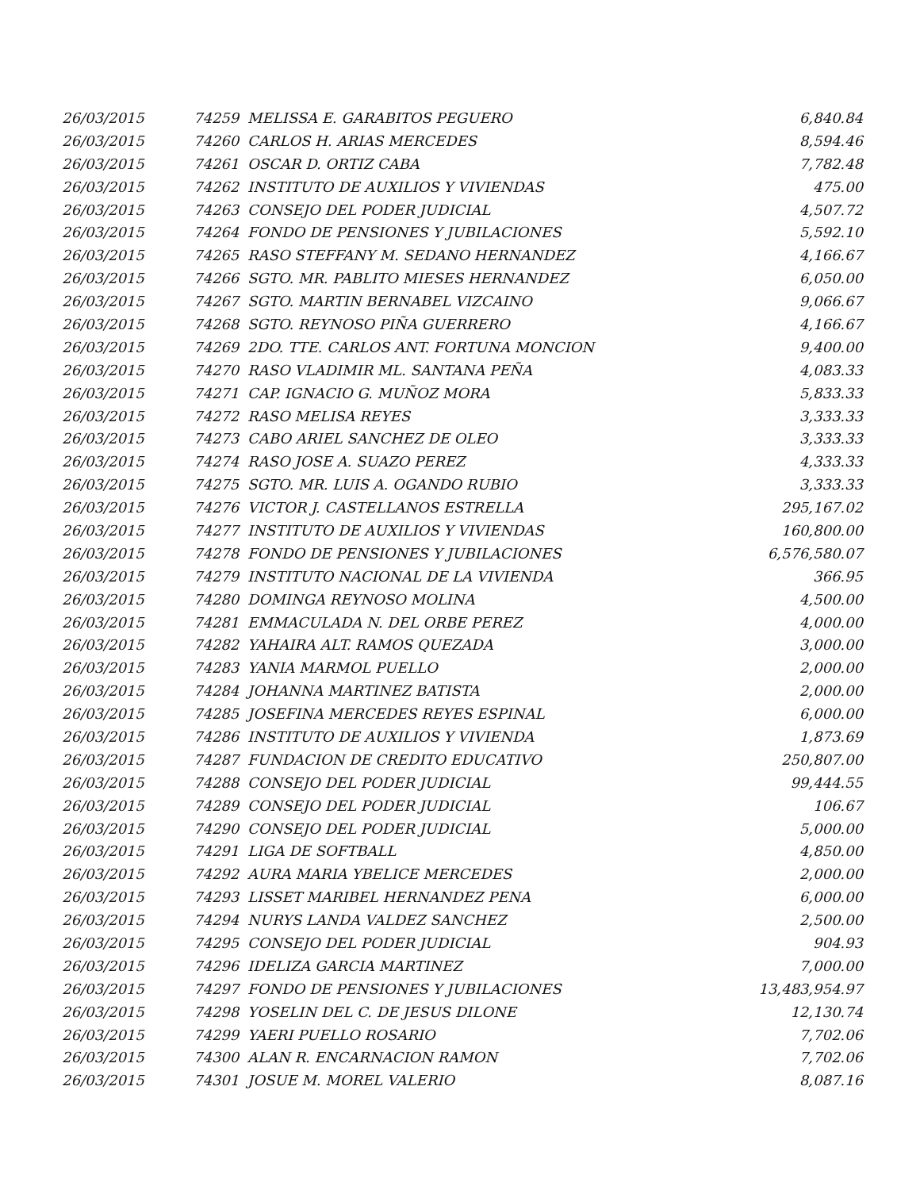| 26/03/2015 | 74259 | MELISSA E. GARABITOS PEGUERO | 6,840.84 |
| 26/03/2015 | 74260 | CARLOS H. ARIAS MERCEDES | 8,594.46 |
| 26/03/2015 | 74261 | OSCAR D. ORTIZ CABA | 7,782.48 |
| 26/03/2015 | 74262 | INSTITUTO DE AUXILIOS Y VIVIENDAS | 475.00 |
| 26/03/2015 | 74263 | CONSEJO DEL PODER JUDICIAL | 4,507.72 |
| 26/03/2015 | 74264 | FONDO DE PENSIONES Y JUBILACIONES | 5,592.10 |
| 26/03/2015 | 74265 | RASO STEFFANY M. SEDANO HERNANDEZ | 4,166.67 |
| 26/03/2015 | 74266 | SGTO. MR. PABLITO MIESES HERNANDEZ | 6,050.00 |
| 26/03/2015 | 74267 | SGTO. MARTIN BERNABEL VIZCAINO | 9,066.67 |
| 26/03/2015 | 74268 | SGTO. REYNOSO PIÑA GUERRERO | 4,166.67 |
| 26/03/2015 | 74269 | 2DO. TTE. CARLOS ANT. FORTUNA MONCION | 9,400.00 |
| 26/03/2015 | 74270 | RASO VLADIMIR ML. SANTANA PEÑA | 4,083.33 |
| 26/03/2015 | 74271 | CAP. IGNACIO G. MUÑOZ MORA | 5,833.33 |
| 26/03/2015 | 74272 | RASO MELISA REYES | 3,333.33 |
| 26/03/2015 | 74273 | CABO ARIEL SANCHEZ DE OLEO | 3,333.33 |
| 26/03/2015 | 74274 | RASO JOSE A. SUAZO PEREZ | 4,333.33 |
| 26/03/2015 | 74275 | SGTO. MR. LUIS A. OGANDO RUBIO | 3,333.33 |
| 26/03/2015 | 74276 | VICTOR J. CASTELLANOS ESTRELLA | 295,167.02 |
| 26/03/2015 | 74277 | INSTITUTO DE AUXILIOS Y VIVIENDAS | 160,800.00 |
| 26/03/2015 | 74278 | FONDO DE PENSIONES Y JUBILACIONES | 6,576,580.07 |
| 26/03/2015 | 74279 | INSTITUTO NACIONAL DE LA VIVIENDA | 366.95 |
| 26/03/2015 | 74280 | DOMINGA REYNOSO MOLINA | 4,500.00 |
| 26/03/2015 | 74281 | EMMACULADA N. DEL ORBE PEREZ | 4,000.00 |
| 26/03/2015 | 74282 | YAHAIRA ALT. RAMOS QUEZADA | 3,000.00 |
| 26/03/2015 | 74283 | YANIA MARMOL PUELLO | 2,000.00 |
| 26/03/2015 | 74284 | JOHANNA MARTINEZ BATISTA | 2,000.00 |
| 26/03/2015 | 74285 | JOSEFINA MERCEDES REYES ESPINAL | 6,000.00 |
| 26/03/2015 | 74286 | INSTITUTO DE AUXILIOS Y VIVIENDA | 1,873.69 |
| 26/03/2015 | 74287 | FUNDACION DE CREDITO EDUCATIVO | 250,807.00 |
| 26/03/2015 | 74288 | CONSEJO DEL PODER JUDICIAL | 99,444.55 |
| 26/03/2015 | 74289 | CONSEJO DEL PODER JUDICIAL | 106.67 |
| 26/03/2015 | 74290 | CONSEJO DEL PODER JUDICIAL | 5,000.00 |
| 26/03/2015 | 74291 | LIGA DE SOFTBALL | 4,850.00 |
| 26/03/2015 | 74292 | AURA MARIA YBELICE MERCEDES | 2,000.00 |
| 26/03/2015 | 74293 | LISSET MARIBEL HERNANDEZ PENA | 6,000.00 |
| 26/03/2015 | 74294 | NURYS LANDA VALDEZ SANCHEZ | 2,500.00 |
| 26/03/2015 | 74295 | CONSEJO DEL PODER JUDICIAL | 904.93 |
| 26/03/2015 | 74296 | IDELIZA GARCIA MARTINEZ | 7,000.00 |
| 26/03/2015 | 74297 | FONDO DE PENSIONES Y JUBILACIONES | 13,483,954.97 |
| 26/03/2015 | 74298 | YOSELIN DEL C. DE JESUS DILONE | 12,130.74 |
| 26/03/2015 | 74299 | YAERI PUELLO ROSARIO | 7,702.06 |
| 26/03/2015 | 74300 | ALAN R. ENCARNACION RAMON | 7,702.06 |
| 26/03/2015 | 74301 | JOSUE M. MOREL VALERIO | 8,087.16 |